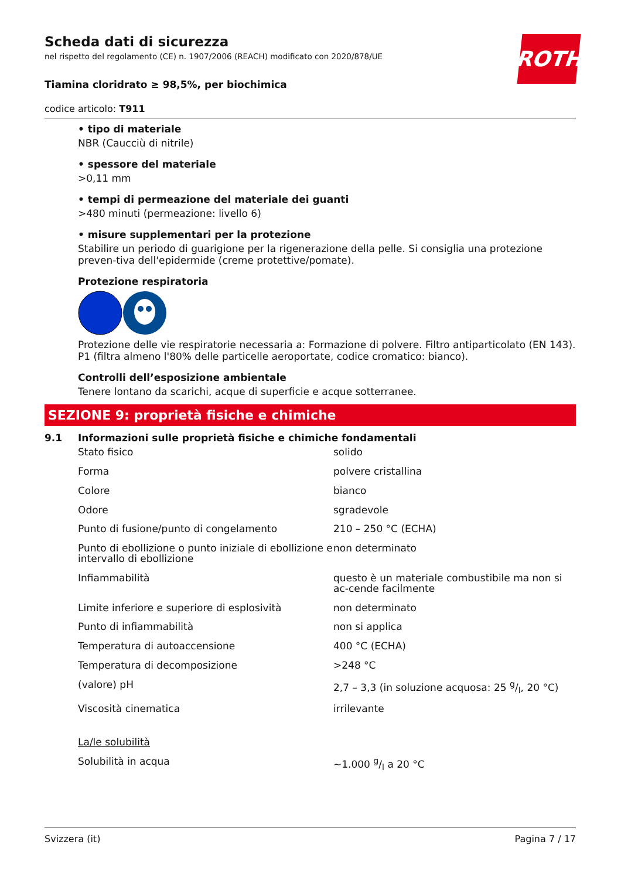ROTH
Scheda dati di sicurezza
nel rispetto del regolamento (CE) n. 1907/2006 (REACH) modificato con 2020/878/UE
Tiamina cloridrato ≥ 98,5%, per biochimica
codice articolo: T911
• tipo di materiale
NBR (Caucciù di nitrile)
• spessore del materiale
>0,11 mm
• tempi di permeazione del materiale dei guanti
>480 minuti (permeazione: livello 6)
• misure supplementari per la protezione
Stabilire un periodo di guarigione per la rigenerazione della pelle. Si consiglia una protezione preven-tiva dell'epidermide (creme protettive/pomate).
Protezione respiratoria
Protezione delle vie respiratorie necessaria a: Formazione di polvere. Filtro antiparticolato (EN 143). P1 (filtra almeno l'80% delle particelle aeroportate, codice cromatico: bianco).
Controlli dell’esposizione ambientale
Tenere lontano da scarichi, acque di superficie e acque sotterranee.
SEZIONE 9: proprietà fisiche e chimiche
9.1 Informazioni sulle proprietà fisiche e chimiche fondamentali
| Stato fisico | solido |
| Forma | polvere cristallina |
| Colore | bianco |
| Odore | sgradevole |
| Punto di fusione/punto di congelamento | 210 – 250 °C (ECHA) |
| Punto di ebollizione o punto iniziale di ebollizione e intervallo di ebollizione | non determinato |
| Infiammabilità | questo è un materiale combustibile ma non si ac-cende facilmente |
| Limite inferiore e superiore di esplosività | non determinato |
| Punto di infiammabilità | non si applica |
| Temperatura di autoaccensione | 400 °C (ECHA) |
| Temperatura di decomposizione | >248 °C |
| (valore) pH | 2,7 – 3,3 (in soluzione acquosa: 25 g/l, 20 °C) |
| Viscosità cinematica | irrilevante |
| La/le solubilità | |
| Solubilità in acqua | ~1.000 g/l a 20 °C |
Svizzera (it) Pagina 7 / 17